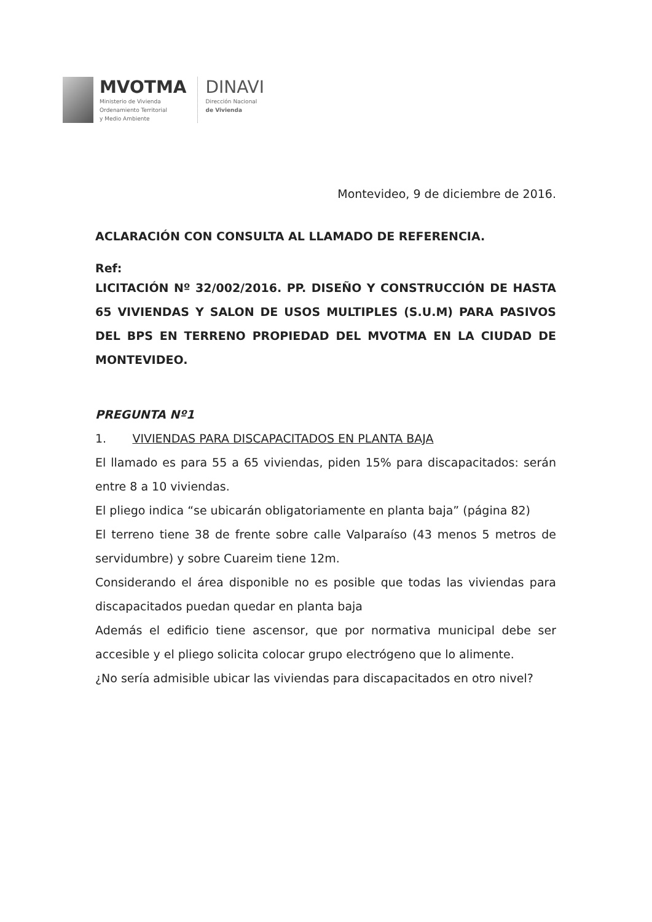MVOTMA
Ministerio de Vivienda
Ordenamiento Territorial
y Medio Ambiente
DINAVI
Dirección Nacional
de Vivienda
Montevideo, 9 de diciembre de 2016.
ACLARACIÓN CON CONSULTA AL LLAMADO DE REFERENCIA.
Ref:
LICITACIÓN Nº 32/002/2016. PP. DISEÑO Y CONSTRUCCIÓN DE HASTA 65 VIVIENDAS Y SALON DE USOS MULTIPLES (S.U.M) PARA PASIVOS DEL BPS EN TERRENO PROPIEDAD DEL MVOTMA EN LA CIUDAD DE MONTEVIDEO.
PREGUNTA Nº1
1. VIVIENDAS PARA DISCAPACITADOS EN PLANTA BAJA
El llamado es para 55 a 65 viviendas, piden 15% para discapacitados: serán entre 8 a 10 viviendas.
El pliego indica “se ubicarán obligatoriamente en planta baja” (página 82)
El terreno tiene 38 de frente sobre calle Valparaíso (43 menos 5 metros de servidumbre) y sobre Cuareim tiene 12m.
Considerando el área disponible no es posible que todas las viviendas para discapacitados puedan quedar en planta baja
Además el edificio tiene ascensor, que por normativa municipal debe ser accesible y el pliego solicita colocar grupo electrógeno que lo alimente.
¿No sería admisible ubicar las viviendas para discapacitados en otro nivel?